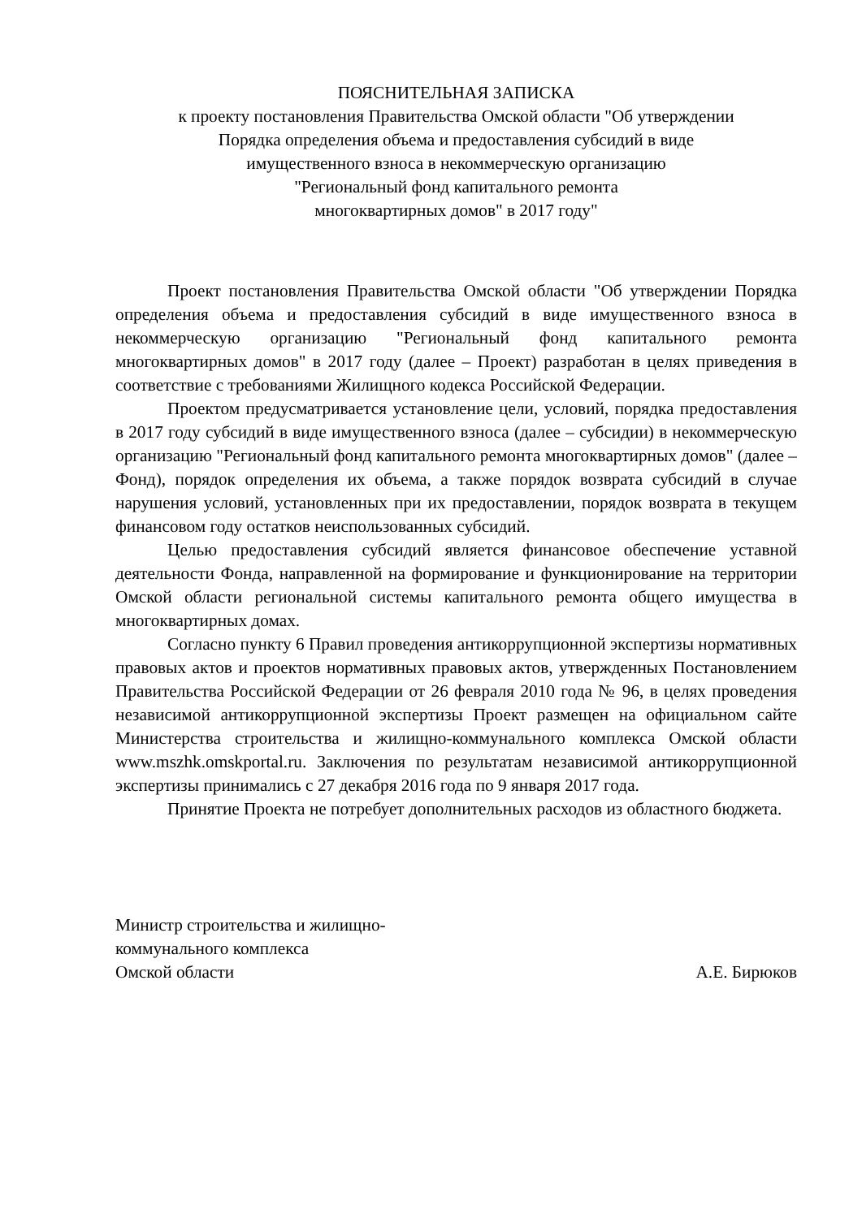ПОЯСНИТЕЛЬНАЯ ЗАПИСКА
к проекту постановления Правительства Омской области "Об утверждении
Порядка определения объема и предоставления субсидий в виде
имущественного взноса в некоммерческую организацию
"Региональный фонд капитального ремонта
многоквартирных домов" в 2017 году"
Проект постановления Правительства Омской области "Об утверждении Порядка определения объема и предоставления субсидий в виде имущественного взноса в некоммерческую организацию "Региональный фонд капитального ремонта многоквартирных домов" в 2017 году (далее – Проект) разработан в целях приведения в соответствие с требованиями Жилищного кодекса Российской Федерации.
Проектом предусматривается установление цели, условий, порядка предоставления в 2017 году субсидий в виде имущественного взноса (далее – субсидии) в некоммерческую организацию "Региональный фонд капитального ремонта многоквартирных домов" (далее – Фонд), порядок определения их объема, а также порядок возврата субсидий в случае нарушения условий, установленных при их предоставлении, порядок возврата в текущем финансовом году остатков неиспользованных субсидий.
Целью предоставления субсидий является финансовое обеспечение уставной деятельности Фонда, направленной на формирование и функционирование на территории Омской области региональной системы капитального ремонта общего имущества в многоквартирных домах.
Согласно пункту 6 Правил проведения антикоррупционной экспертизы нормативных правовых актов и проектов нормативных правовых актов, утвержденных Постановлением Правительства Российской Федерации от 26 февраля 2010 года № 96, в целях проведения независимой антикоррупционной экспертизы Проект размещен на официальном сайте Министерства строительства и жилищно-коммунального комплекса Омской области www.mszhk.omskportal.ru. Заключения по результатам независимой антикоррупционной экспертизы принимались с 27 декабря 2016 года по 9 января 2017 года.
Принятие Проекта не потребует дополнительных расходов из областного бюджета.
Министр строительства и жилищно-
коммунального комплекса
Омской области
А.Е. Бирюков